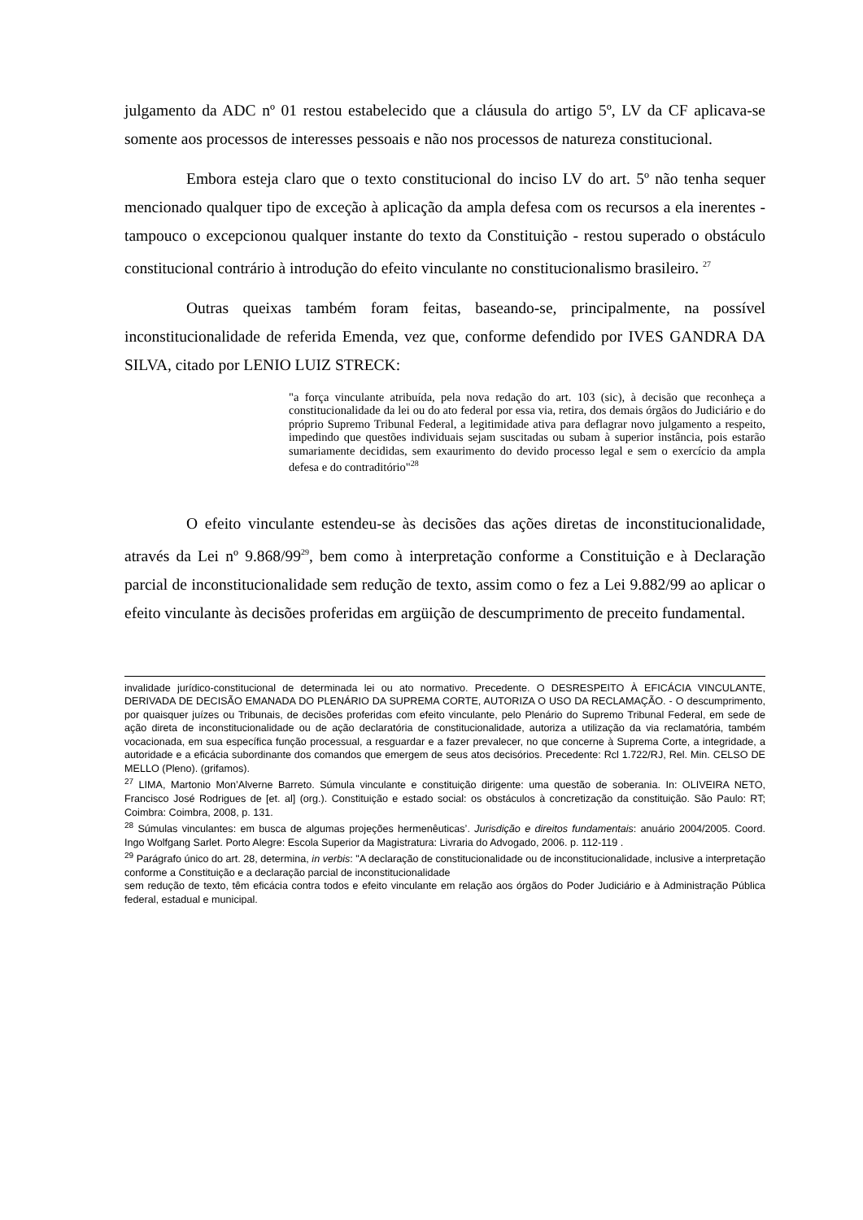julgamento da ADC nº 01 restou estabelecido que a cláusula do artigo 5º, LV da CF aplicava-se somente aos processos de interesses pessoais e não nos processos de natureza constitucional.
Embora esteja claro que o texto constitucional do inciso LV do art. 5º não tenha sequer mencionado qualquer tipo de exceção à aplicação da ampla defesa com os recursos a ela inerentes - tampouco o excepcionou qualquer instante do texto da Constituição - restou superado o obstáculo constitucional contrário à introdução do efeito vinculante no constitucionalismo brasileiro. <sup>27</sup>
Outras queixas também foram feitas, baseando-se, principalmente, na possível inconstitucionalidade de referida Emenda, vez que, conforme defendido por IVES GANDRA DA SILVA, citado por LENIO LUIZ STRECK:
"a força vinculante atribuída, pela nova redação do art. 103 (sic), à decisão que reconheça a constitucionalidade da lei ou do ato federal por essa via, retira, dos demais órgãos do Judiciário e do próprio Supremo Tribunal Federal, a legitimidade ativa para deflagrar novo julgamento a respeito, impedindo que questões individuais sejam suscitadas ou subam à superior instância, pois estarão sumariamente decididas, sem exaurimento do devido processo legal e sem o exercício da ampla defesa e do contraditório"<sup>28</sup>
O efeito vinculante estendeu-se às decisões das ações diretas de inconstitucionalidade, através da Lei nº 9.868/99<sup>29</sup>, bem como à interpretação conforme a Constituição e à Declaração parcial de inconstitucionalidade sem redução de texto, assim como o fez a Lei 9.882/99 ao aplicar o efeito vinculante às decisões proferidas em argüição de descumprimento de preceito fundamental.
invalidade jurídico-constitucional de determinada lei ou ato normativo. Precedente. O DESRESPEITO À EFICÁCIA VINCULANTE, DERIVADA DE DECISÃO EMANADA DO PLENÁRIO DA SUPREMA CORTE, AUTORIZA O USO DA RECLAMAÇÃO. - O descumprimento, por quaisquer juízes ou Tribunais, de decisões proferidas com efeito vinculante, pelo Plenário do Supremo Tribunal Federal, em sede de ação direta de inconstitucionalidade ou de ação declaratória de constitucionalidade, autoriza a utilização da via reclamatória, também vocacionada, em sua específica função processual, a resguardar e a fazer prevalecer, no que concerne à Suprema Corte, a integridade, a autoridade e a eficácia subordinante dos comandos que emergem de seus atos decisórios. Precedente: Rcl 1.722/RJ, Rel. Min. CELSO DE MELLO (Pleno). (grifamos).
<sup>27</sup> LIMA, Martonio Mon’Alverne Barreto. Súmula vinculante e constituição dirigente: uma questão de soberania. In: OLIVEIRA NETO, Francisco José Rodrigues de [et. al] (org.). Constituição e estado social: os obstáculos à concretização da constituição. São Paulo: RT; Coimbra: Coimbra, 2008, p. 131.
<sup>28</sup> Súmulas vinculantes: em busca de algumas projeções hermenêuticas’. Jurisdição e direitos fundamentais: anuário 2004/2005. Coord. Ingo Wolfgang Sarlet. Porto Alegre: Escola Superior da Magistratura: Livraria do Advogado, 2006. p. 112-119 .
<sup>29</sup> Parágrafo único do art. 28, determina, in verbis: "A declaração de constitucionalidade ou de inconstitucionalidade, inclusive a interpretação conforme a Constituição e a declaração parcial de inconstitucionalidade
sem redução de texto, têm eficácia contra todos e efeito vinculante em relação aos órgãos do Poder Judiciário e à Administração Pública federal, estadual e municipal.